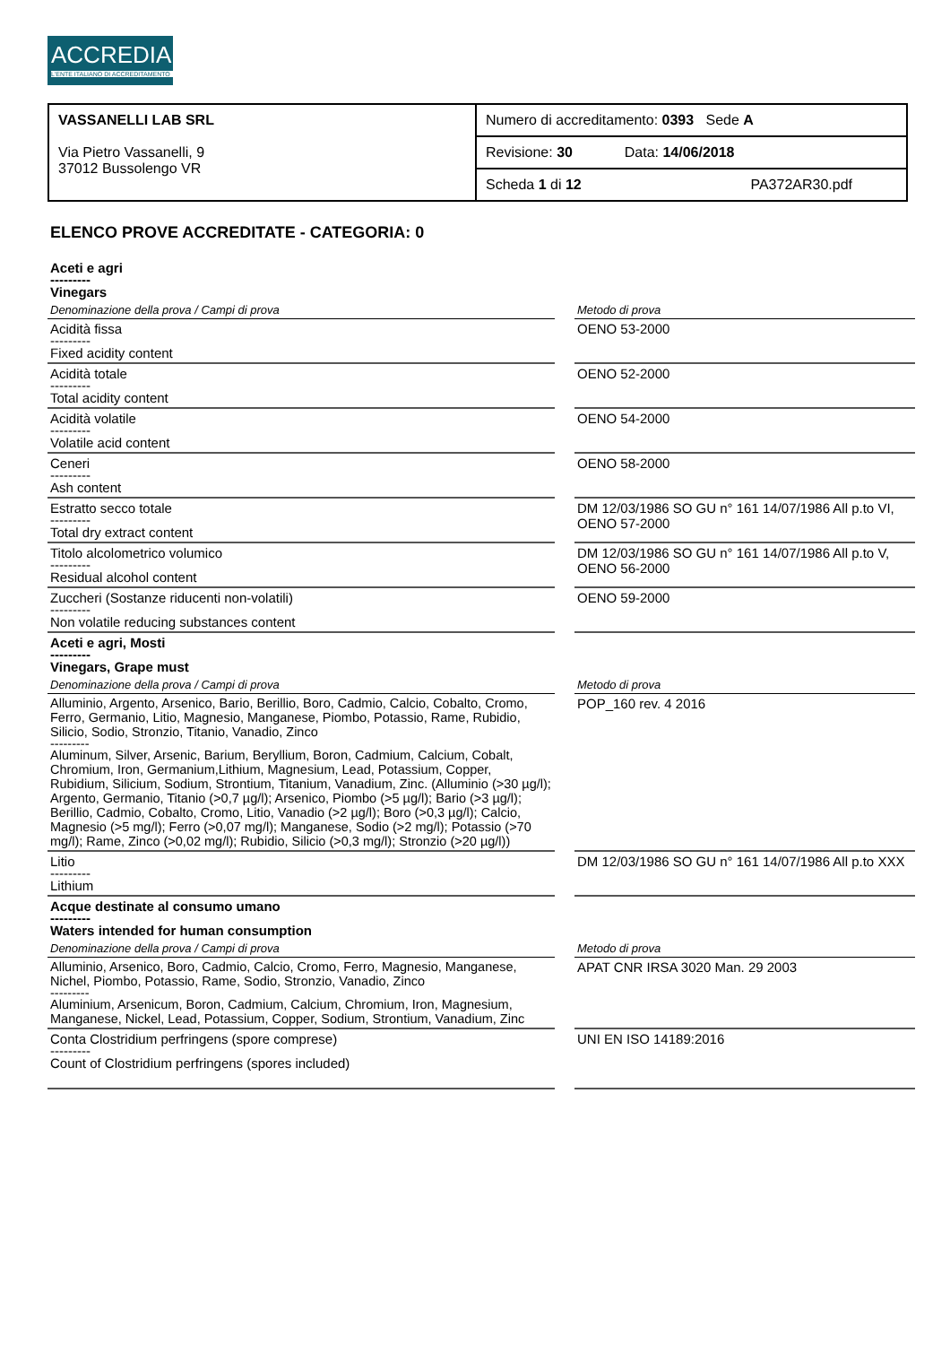ACCREDIA
L'ENTE ITALIANO DI ACCREDITAMENTO
| VASSANELLI LAB SRL Via Pietro Vassanelli, 9 37012 Bussolengo VR | Numero di accreditamento: 0393 Sede A |
| | Revisione: 30 Data: 14/06/2018 |
| | Scheda 1 di 12 PA372AR30.pdf |
ELENCO PROVE ACCREDITATE - CATEGORIA: 0
| Aceti e agri --------- Vinegars | | |
| Denominazione della prova / Campi di prova | | Metodo di prova |
| Acidità fissa --------- Fixed acidity content | | OENO 53-2000 |
| Acidità totale --------- Total acidity content | | OENO 52-2000 |
| Acidità volatile --------- Volatile acid content | | OENO 54-2000 |
| Ceneri --------- Ash content | | OENO 58-2000 |
| Estratto secco totale --------- Total dry extract content | | DM 12/03/1986 SO GU n° 161 14/07/1986 All p.to VI, OENO 57-2000 |
| Titolo alcolometrico volumico --------- Residual alcohol content | | DM 12/03/1986 SO GU n° 161 14/07/1986 All p.to V, OENO 56-2000 |
| Zuccheri (Sostanze riducenti non-volatili) --------- Non volatile reducing substances content | | OENO 59-2000 |
| Aceti e agri, Mosti --------- Vinegars, Grape must | | |
| Denominazione della prova / Campi di prova | | Metodo di prova |
| Alluminio, Argento, Arsenico, Bario, Berillio, Boro, Cadmio, Calcio, Cobalto, Cromo, Ferro, Germanio, Litio, Magnesio, Manganese, Piombo, Potassio, Rame, Rubidio, Silicio, Sodio, Stronzio, Titanio, Vanadio, Zinco --------- Aluminum, Silver, Arsenic, Barium, Beryllium, Boron, Cadmium, Calcium, Cobalt, Chromium, Iron, Germanium,Lithium, Magnesium, Lead, Potassium, Copper, Rubidium, Silicium, Sodium, Strontium, Titanium, Vanadium, Zinc. (Alluminio (>30 µg/l); Argento, Germanio, Titanio (>0,7 µg/l); Arsenico, Piombo (>5 µg/l); Bario (>3 µg/l); Berillio, Cadmio, Cobalto, Cromo, Litio, Vanadio (>2 µg/l); Boro (>0,3 µg/l); Calcio, Magnesio (>5 mg/l); Ferro (>0,07 mg/l); Manganese, Sodio (>2 mg/l); Potassio (>70 mg/l); Rame, Zinco (>0,02 mg/l); Rubidio, Silicio (>0,3 mg/l); Stronzio (>20 µg/l)) | | POP_160 rev. 4 2016 |
| Litio --------- Lithium | | DM 12/03/1986 SO GU n° 161 14/07/1986 All p.to XXX |
| Acque destinate al consumo umano --------- Waters intended for human consumption | | |
| Denominazione della prova / Campi di prova | | Metodo di prova |
| Alluminio, Arsenico, Boro, Cadmio, Calcio, Cromo, Ferro, Magnesio, Manganese, Nichel, Piombo, Potassio, Rame, Sodio, Stronzio, Vanadio, Zinco --------- Aluminium, Arsenicum, Boron, Cadmium, Calcium, Chromium, Iron, Magnesium, Manganese, Nickel, Lead, Potassium, Copper, Sodium, Strontium, Vanadium, Zinc | | APAT CNR IRSA 3020 Man. 29 2003 |
| Conta Clostridium perfringens (spore comprese) --------- Count of Clostridium perfringens (spores included) | | UNI EN ISO 14189:2016 |